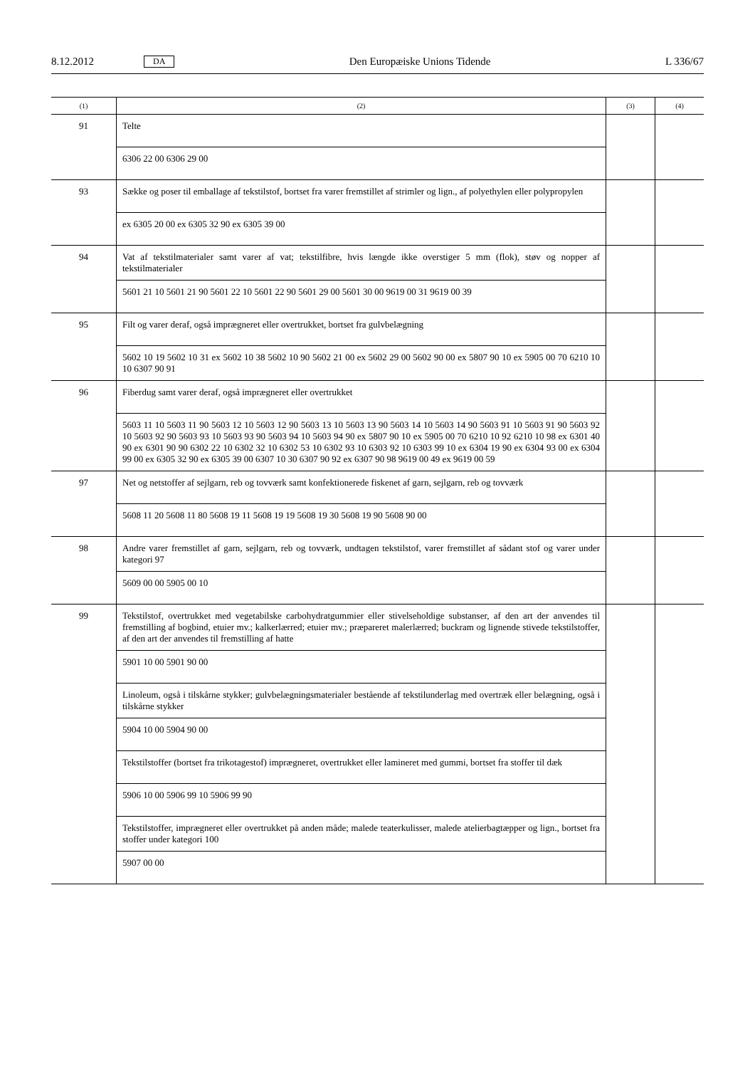8.12.2012 DA Den Europæiske Unions Tidende L 336/67
| (1) | (2) | (3) | (4) |
| --- | --- | --- | --- |
| 91 | Telte | | |
| | 6306 22 00 6306 29 00 | | |
| 93 | Sække og poser til emballage af tekstilstof, bortset fra varer fremstillet af strimler og lign., af polyethylen eller polypropylen | | |
| | ex 6305 20 00 ex 6305 32 90 ex 6305 39 00 | | |
| 94 | Vat af tekstilmaterialer samt varer af vat; tekstilfibre, hvis længde ikke overstiger 5 mm (flok), støv og nopper af tekstilmaterialer | | |
| | 5601 21 10 5601 21 90 5601 22 10 5601 22 90 5601 29 00 5601 30 00 9619 00 31 9619 00 39 | | |
| 95 | Filt og varer deraf, også imprægneret eller overtrukket, bortset fra gulvbelægning | | |
| | 5602 10 19 5602 10 31 ex 5602 10 38 5602 10 90 5602 21 00 ex 5602 29 00 5602 90 00 ex 5807 90 10 ex 5905 00 70 6210 10 10 6307 90 91 | | |
| 96 | Fiberdug samt varer deraf, også imprægneret eller overtrukket | | |
| | 5603 11 10 5603 11 90 5603 12 10 5603 12 90 5603 13 10 5603 13 90 5603 14 10 5603 14 90 5603 91 10 5603 91 90 5603 92 10 5603 92 90 5603 93 10 5603 93 90 5603 94 10 5603 94 90 ex 5807 90 10 ex 5905 00 70 6210 10 92 6210 10 98 ex 6301 40 90 ex 6301 90 90 6302 22 10 6302 32 10 6302 53 10 6302 93 10 6303 92 10 6303 99 10 ex 6304 19 90 ex 6304 93 00 ex 6304 99 00 ex 6305 32 90 ex 6305 39 00 6307 10 30 6307 90 92 ex 6307 90 98 9619 00 49 ex 9619 00 59 | | |
| 97 | Net og netstoffer af sejlgarn, reb og tovværk samt konfektionerede fiskenet af garn, sejlgarn, reb og tovværk | | |
| | 5608 11 20 5608 11 80 5608 19 11 5608 19 19 5608 19 30 5608 19 90 5608 90 00 | | |
| 98 | Andre varer fremstillet af garn, sejlgarn, reb og tovværk, undtagen tekstilstof, varer fremstillet af sådant stof og varer under kategori 97 | | |
| | 5609 00 00 5905 00 10 | | |
| 99 | Tekstilstof, overtrukket med vegetabilske carbohydratgummier eller stivelseholdige substanser, af den art der anvendes til fremstilling af bogbind, etuier mv.; kalkerlærred; etuier mv.; præpareret malerlærred; buckram og lignende stivede tekstilstoffer, af den art der anvendes til fremstilling af hatte | | |
| | 5901 10 00 5901 90 00 | | |
| | Linoleum, også i tilskårne stykker; gulvbelægningsmaterialer bestående af tekstilunderlag med overtræk eller belægning, også i tilskårne stykker | | |
| | 5904 10 00 5904 90 00 | | |
| | Tekstilstoffer (bortset fra trikotagestof) imprægneret, overtrukket eller lamineret med gummi, bortset fra stoffer til dæk | | |
| | 5906 10 00 5906 99 10 5906 99 90 | | |
| | Tekstilstoffer, imprægneret eller overtrukket på anden måde; malede teaterkulisser, malede atelierbagtæpper og lign., bortset fra stoffer under kategori 100 | | |
| | 5907 00 00 | | |